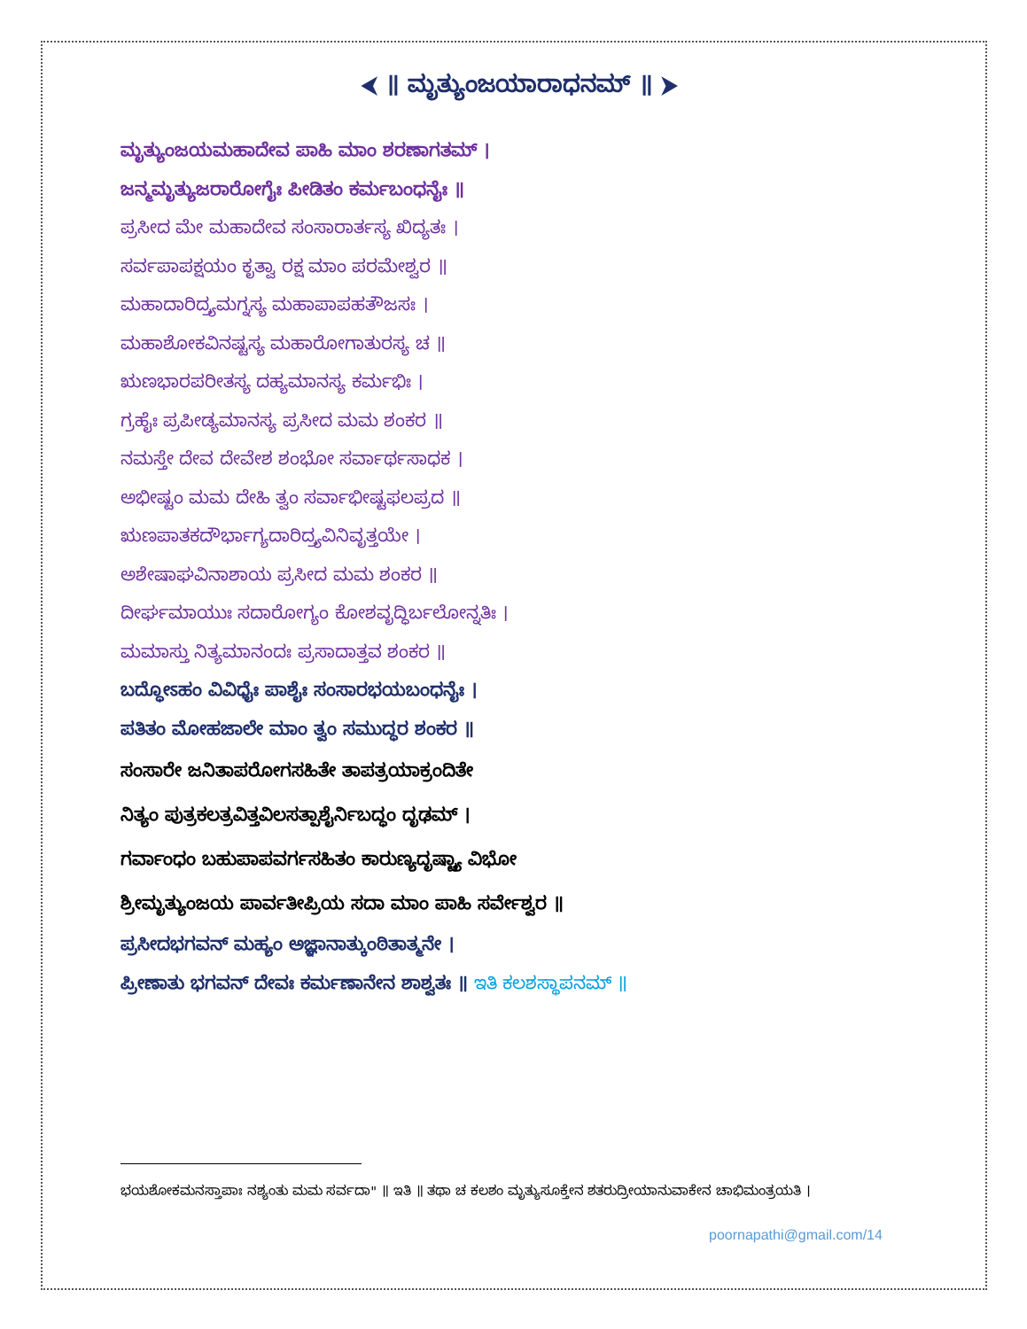⮜ ॥ ಮೃತ್ಯುಂಜಯಾರಾಧನಮ್ ॥ ⮞
ಮೃತ್ಯುಂಜಯಮಹಾದೇವ ಪಾಹಿ ಮಾಂ ಶರಣಾಗತಮ್ ।
ಜನ್ಮಮೃತ್ಯುಜರಾರೋಗೈಃ ಪೀಡಿತಂ ಕರ್ಮಬಂಧನೈಃ ॥
ಪ್ರಸೀದ ಮೇ ಮಹಾದೇವ ಸಂಸಾರಾರ್ತಸ್ಯ ಖಿದ್ಯತಃ ।
ಸರ್ವಪಾಪಕ್ಷಯಂ ಕೃತ್ವಾ ರಕ್ಷ ಮಾಂ ಪರಮೇಶ್ವರ ॥
ಮಹಾದಾರಿದ್ರ್ಯಮಗ್ನಸ್ಯ ಮಹಾಪಾಪಹತೌಜಸಃ ।
ಮಹಾಶೋಕವಿನಷ್ಟಸ್ಯ ಮಹಾರೋಗಾತುರಸ್ಯ ಚ ॥
ಋಣಭಾರಪರೀತಸ್ಯ ದಹ್ಯಮಾನಸ್ಯ ಕರ್ಮಭಿಃ ।
ಗ್ರಹೈಃ ಪ್ರಪೀಡ್ಯಮಾನಸ್ಯ ಪ್ರಸೀದ ಮಮ ಶಂಕರ ॥
ನಮಸ್ತೇ ದೇವ ದೇವೇಶ ಶಂಭೋ ಸರ್ವಾರ್ಥಸಾಧಕ ।
ಅಭೀಷ್ಟಂ ಮಮ ದೇಹಿ ತ್ವಂ ಸರ್ವಾಭೀಷ್ಟಫಲಪ್ರದ ॥
ಋಣಪಾತಕದೌರ್ಭಾಗ್ಯದಾರಿದ್ರ್ಯವಿನಿವೃತ್ತಯೇ ।
ಅಶೇಷಾಘವಿನಾಶಾಯ ಪ್ರಸೀದ ಮಮ ಶಂಕರ ॥
ದೀರ್ಘಮಾಯುಃ ಸದಾರೋಗ್ಯಂ ಕೋಶವೃದ್ಧಿರ್ಬಲೋನ್ನತಿಃ ।
ಮಮಾಸ್ತು ನಿತ್ಯಮಾನಂದಃ ಪ್ರಸಾದಾತ್ತವ ಶಂಕರ ॥
ಬದ್ಧೋಽಹಂ ವಿವಿಧೈಃ ಪಾಶೈಃ ಸಂಸಾರಭಯಬಂಧನೈಃ ।
ಪತಿತಂ ಮೋಹಜಾಲೇ ಮಾಂ ತ್ವಂ ಸಮುದ್ಧರ ಶಂಕರ ॥
ಸಂಸಾರೇ ಜನಿತಾಪರೋಗಸಹಿತೇ ತಾಪತ್ರಯಾಕ್ರಂದಿತೇ
ನಿತ್ಯಂ ಪುತ್ರಕಲತ್ರವಿತ್ತವಿಲಸತ್ಪಾಶೈರ್ನಿಬದ್ಧಂ ದೃಢಮ್ ।
ಗರ್ವಾಂಧಂ ಬಹುಪಾಪವರ್ಗಸಹಿತಂ ಕಾರುಣ್ಯದೃಷ್ಟ್ಯಾ ವಿಭೋ
ಶ್ರೀಮೃತ್ಯುಂಜಯ ಪಾರ್ವತೀಪ್ರಿಯ ಸದಾ ಮಾಂ ಪಾಹಿ ಸರ್ವೇಶ್ವರ ॥
ಪ್ರಸೀದಭಗವನ್ ಮಹ್ಯಂ ಅಜ್ಞಾನಾತ್ಕುಂಠಿತಾತ್ಮನೇ ।
ಪ್ರೀಣಾತು ಭಗವನ್ ದೇವಃ ಕರ್ಮಣಾನೇನ ಶಾಶ್ವತಃ ॥ ಇತಿ ಕಲಶಸ್ಥಾಪನಮ್ ॥
ಭಯಶೋಕಮನಸ್ತಾಪಾಃ ನಶ್ಯಂತು ಮಮ ಸರ್ವದಾ" ॥ ಇತಿ ॥ ತಥಾ ಚ ಕಲಶಂ ಮೃತ್ಯುಸೂಕ್ತೇನ ಶತರುದ್ರೀಯಾನುವಾಕೇನ ಚಾಭಿಮಂತ್ರಯತಿ ।
poornapathi@gmail.com/14